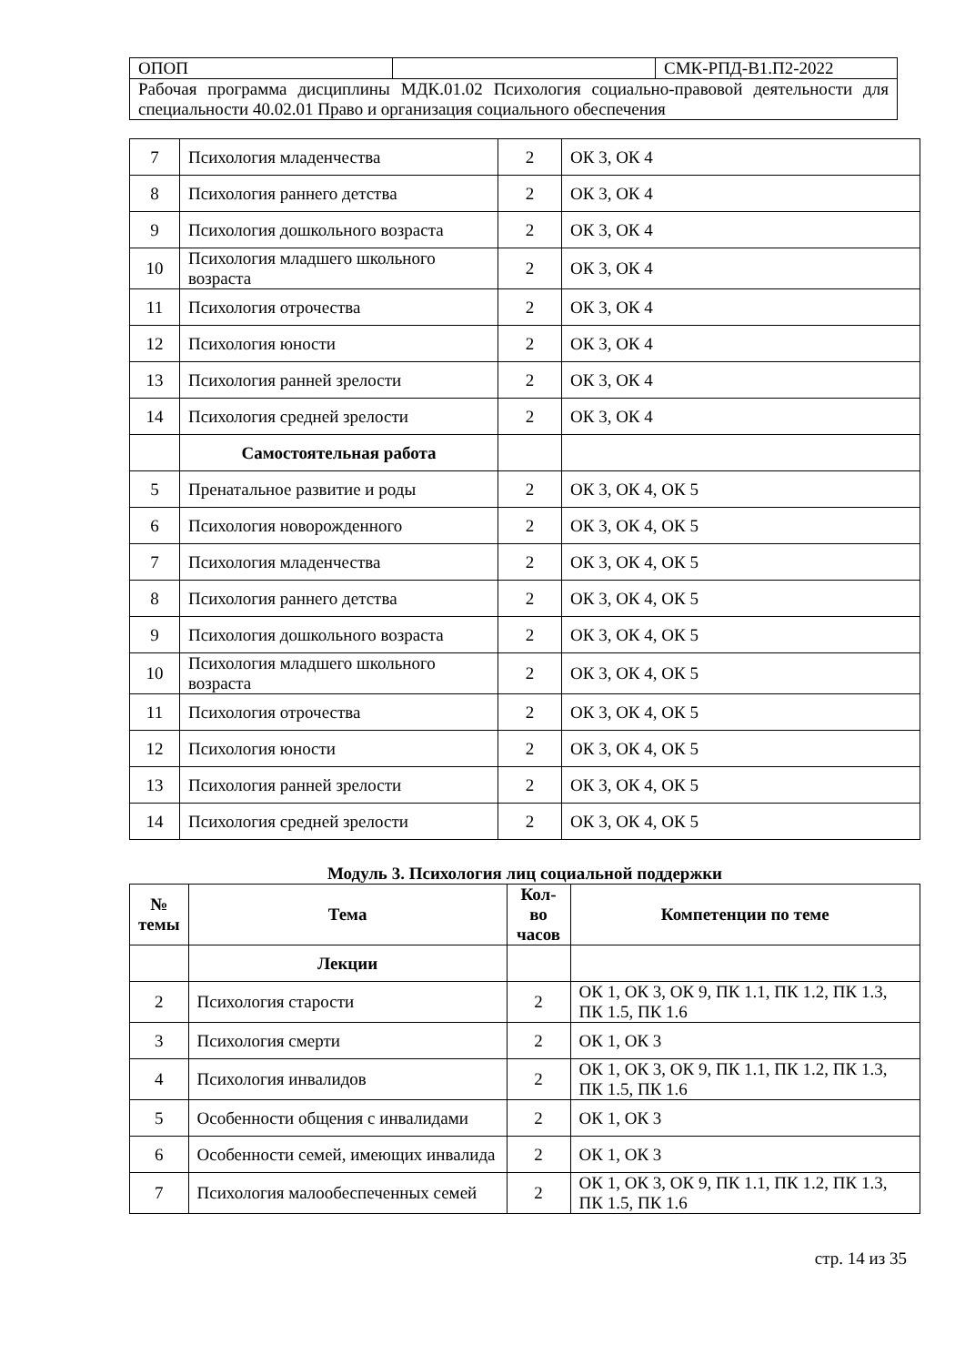| ОПОП | | СМК-РПД-В1.П2-2022 |
| Рабочая программа дисциплины МДК.01.02 Психология социально-правовой деятельности для специальности 40.02.01 Право и организация социального обеспечения | | |
| 7 | Психология младенчества | 2 | ОК 3, ОК 4 |
| 8 | Психология раннего детства | 2 | ОК 3, ОК 4 |
| 9 | Психология дошкольного возраста | 2 | ОК 3, ОК 4 |
| 10 | Психология младшего школьного возраста | 2 | ОК 3, ОК 4 |
| 11 | Психология отрочества | 2 | ОК 3, ОК 4 |
| 12 | Психология юности | 2 | ОК 3, ОК 4 |
| 13 | Психология ранней зрелости | 2 | ОК 3, ОК 4 |
| 14 | Психология средней зрелости | 2 | ОК 3, ОК 4 |
| | Самостоятельная работа | | |
| 5 | Пренатальное развитие и роды | 2 | ОК 3, ОК 4, ОК 5 |
| 6 | Психология новорожденного | 2 | ОК 3, ОК 4, ОК 5 |
| 7 | Психология младенчества | 2 | ОК 3, ОК 4, ОК 5 |
| 8 | Психология раннего детства | 2 | ОК 3, ОК 4, ОК 5 |
| 9 | Психология дошкольного возраста | 2 | ОК 3, ОК 4, ОК 5 |
| 10 | Психология младшего школьного возраста | 2 | ОК 3, ОК 4, ОК 5 |
| 11 | Психология отрочества | 2 | ОК 3, ОК 4, ОК 5 |
| 12 | Психология юности | 2 | ОК 3, ОК 4, ОК 5 |
| 13 | Психология ранней зрелости | 2 | ОК 3, ОК 4, ОК 5 |
| 14 | Психология средней зрелости | 2 | ОК 3, ОК 4, ОК 5 |
Модуль 3. Психология лиц социальной поддержки
| № темы | Тема | Кол-во часов | Компетенции по теме |
| --- | --- | --- | --- |
| | Лекции | | |
| 2 | Психология старости | 2 | ОК 1, ОК 3, ОК 9, ПК 1.1, ПК 1.2, ПК 1.3, ПК 1.5, ПК 1.6 |
| 3 | Психология смерти | 2 | ОК 1, ОК 3 |
| 4 | Психология инвалидов | 2 | ОК 1, ОК 3, ОК 9, ПК 1.1, ПК 1.2, ПК 1.3, ПК 1.5, ПК 1.6 |
| 5 | Особенности общения с инвалидами | 2 | ОК 1, ОК 3 |
| 6 | Особенности семей, имеющих инвалида | 2 | ОК 1, ОК 3 |
| 7 | Психология малообеспеченных семей | 2 | ОК 1, ОК 3, ОК 9, ПК 1.1, ПК 1.2, ПК 1.3, ПК 1.5, ПК 1.6 |
стр. 14 из 35